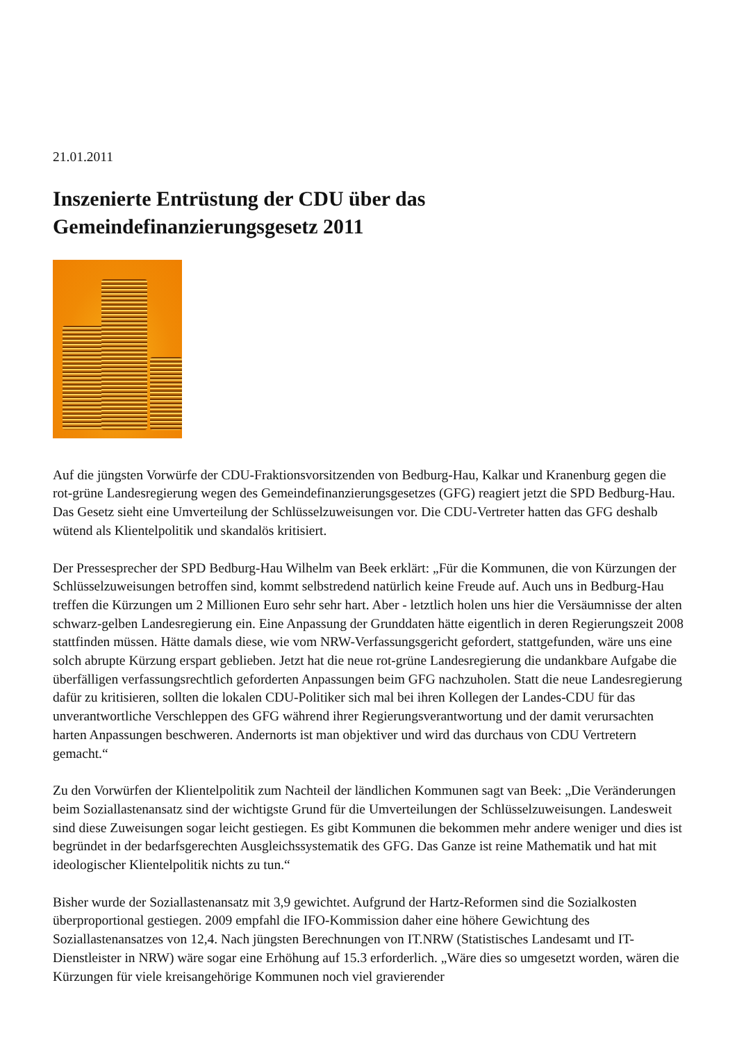21.01.2011
Inszenierte Entrüstung der CDU über das Gemeindefinanzierungsgesetz 2011
Auf die jüngsten Vorwürfe der CDU-Fraktionsvorsitzenden von Bedburg-Hau, Kalkar und Kranenburg gegen die rot-grüne Landesregierung wegen des Gemeindefinanzierungsgesetzes (GFG) reagiert jetzt die SPD Bedburg-Hau. Das Gesetz sieht eine Umverteilung der Schlüsselzuweisungen vor. Die CDU-Vertreter hatten das GFG deshalb wütend als Klientelpolitik und skandalös kritisiert.
Der Pressesprecher der SPD Bedburg-Hau Wilhelm van Beek erklärt: „Für die Kommunen, die von Kürzungen der Schlüsselzuweisungen betroffen sind, kommt selbstredend natürlich keine Freude auf. Auch uns in Bedburg-Hau treffen die Kürzungen um 2 Millionen Euro sehr sehr hart. Aber - letztlich holen uns hier die Versäumnisse der alten schwarz-gelben Landesregierung ein. Eine Anpassung der Grunddaten hätte eigentlich in deren Regierungszeit 2008 stattfinden müssen. Hätte damals diese, wie vom NRW-Verfassungsgericht gefordert, stattgefunden, wäre uns eine solch abrupte Kürzung erspart geblieben. Jetzt hat die neue rot-grüne Landesregierung die undankbare Aufgabe die überfälligen verfassungsrechtlich geforderten Anpassungen beim GFG nachzuholen. Statt die neue Landesregierung dafür zu kritisieren, sollten die lokalen CDU-Politiker sich mal bei ihren Kollegen der Landes-CDU für das unverantwortliche Verschleppen des GFG während ihrer Regierungsverantwortung und der damit verursachten harten Anpassungen beschweren. Andernorts ist man objektiver und wird das durchaus von CDU Vertretern gemacht.“
Zu den Vorwürfen der Klientelpolitik zum Nachteil der ländlichen Kommunen sagt van Beek: „Die Veränderungen beim Soziallastenansatz sind der wichtigste Grund für die Umverteilungen der Schlüsselzuweisungen. Landesweit sind diese Zuweisungen sogar leicht gestiegen. Es gibt Kommunen die bekommen mehr andere weniger und dies ist begründet in der bedarfsgerechten Ausgleichssystematik des GFG. Das Ganze ist reine Mathematik und hat mit ideologischer Klientelpolitik nichts zu tun.“
Bisher wurde der Soziallastenansatz mit 3,9 gewichtet. Aufgrund der Hartz-Reformen sind die Sozialkosten überproportional gestiegen. 2009 empfahl die IFO-Kommission daher eine höhere Gewichtung des Soziallastenansatzes von 12,4. Nach jüngsten Berechnungen von IT.NRW (Statistisches Landesamt und IT-Dienstleister in NRW) wäre sogar eine Erhöhung auf 15.3 erforderlich. „Wäre dies so umgesetzt worden, wären die Kürzungen für viele kreisangehörige Kommunen noch viel gravierender